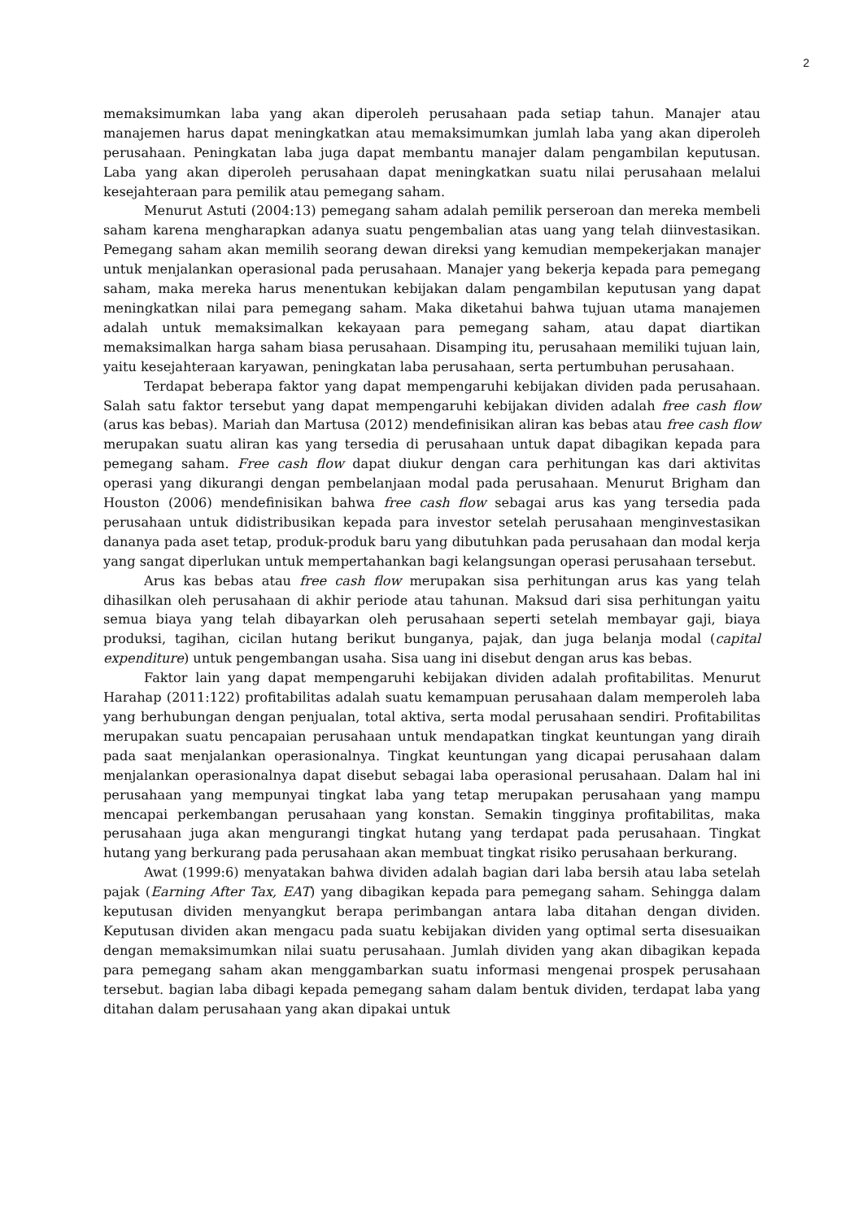2
memaksimumkan laba yang akan diperoleh perusahaan pada setiap tahun. Manajer atau manajemen harus dapat meningkatkan atau memaksimumkan jumlah laba yang akan diperoleh perusahaan. Peningkatan laba juga dapat membantu manajer dalam pengambilan keputusan. Laba yang akan diperoleh perusahaan dapat meningkatkan suatu nilai perusahaan melalui kesejahteraan para pemilik atau pemegang saham.
Menurut Astuti (2004:13) pemegang saham adalah pemilik perseroan dan mereka membeli saham karena mengharapkan adanya suatu pengembalian atas uang yang telah diinvestasikan. Pemegang saham akan memilih seorang dewan direksi yang kemudian mempekerjakan manajer untuk menjalankan operasional pada perusahaan. Manajer yang bekerja kepada para pemegang saham, maka mereka harus menentukan kebijakan dalam pengambilan keputusan yang dapat meningkatkan nilai para pemegang saham. Maka diketahui bahwa tujuan utama manajemen adalah untuk memaksimalkan kekayaan para pemegang saham, atau dapat diartikan memaksimalkan harga saham biasa perusahaan. Disamping itu, perusahaan memiliki tujuan lain, yaitu kesejahteraan karyawan, peningkatan laba perusahaan, serta pertumbuhan perusahaan.
Terdapat beberapa faktor yang dapat mempengaruhi kebijakan dividen pada perusahaan. Salah satu faktor tersebut yang dapat mempengaruhi kebijakan dividen adalah free cash flow (arus kas bebas). Mariah dan Martusa (2012) mendefinisikan aliran kas bebas atau free cash flow merupakan suatu aliran kas yang tersedia di perusahaan untuk dapat dibagikan kepada para pemegang saham. Free cash flow dapat diukur dengan cara perhitungan kas dari aktivitas operasi yang dikurangi dengan pembelanjaan modal pada perusahaan. Menurut Brigham dan Houston (2006) mendefinisikan bahwa free cash flow sebagai arus kas yang tersedia pada perusahaan untuk didistribusikan kepada para investor setelah perusahaan menginvestasikan dananya pada aset tetap, produk-produk baru yang dibutuhkan pada perusahaan dan modal kerja yang sangat diperlukan untuk mempertahankan bagi kelangsungan operasi perusahaan tersebut.
Arus kas bebas atau free cash flow merupakan sisa perhitungan arus kas yang telah dihasilkan oleh perusahaan di akhir periode atau tahunan. Maksud dari sisa perhitungan yaitu semua biaya yang telah dibayarkan oleh perusahaan seperti setelah membayar gaji, biaya produksi, tagihan, cicilan hutang berikut bunganya, pajak, dan juga belanja modal (capital expenditure) untuk pengembangan usaha. Sisa uang ini disebut dengan arus kas bebas.
Faktor lain yang dapat mempengaruhi kebijakan dividen adalah profitabilitas. Menurut Harahap (2011:122) profitabilitas adalah suatu kemampuan perusahaan dalam memperoleh laba yang berhubungan dengan penjualan, total aktiva, serta modal perusahaan sendiri. Profitabilitas merupakan suatu pencapaian perusahaan untuk mendapatkan tingkat keuntungan yang diraih pada saat menjalankan operasionalnya. Tingkat keuntungan yang dicapai perusahaan dalam menjalankan operasionalnya dapat disebut sebagai laba operasional perusahaan. Dalam hal ini perusahaan yang mempunyai tingkat laba yang tetap merupakan perusahaan yang mampu mencapai perkembangan perusahaan yang konstan. Semakin tingginya profitabilitas, maka perusahaan juga akan mengurangi tingkat hutang yang terdapat pada perusahaan. Tingkat hutang yang berkurang pada perusahaan akan membuat tingkat risiko perusahaan berkurang.
Awat (1999:6) menyatakan bahwa dividen adalah bagian dari laba bersih atau laba setelah pajak (Earning After Tax, EAT) yang dibagikan kepada para pemegang saham. Sehingga dalam keputusan dividen menyangkut berapa perimbangan antara laba ditahan dengan dividen. Keputusan dividen akan mengacu pada suatu kebijakan dividen yang optimal serta disesuaikan dengan memaksimumkan nilai suatu perusahaan. Jumlah dividen yang akan dibagikan kepada para pemegang saham akan menggambarkan suatu informasi mengenai prospek perusahaan tersebut. bagian laba dibagi kepada pemegang saham dalam bentuk dividen, terdapat laba yang ditahan dalam perusahaan yang akan dipakai untuk